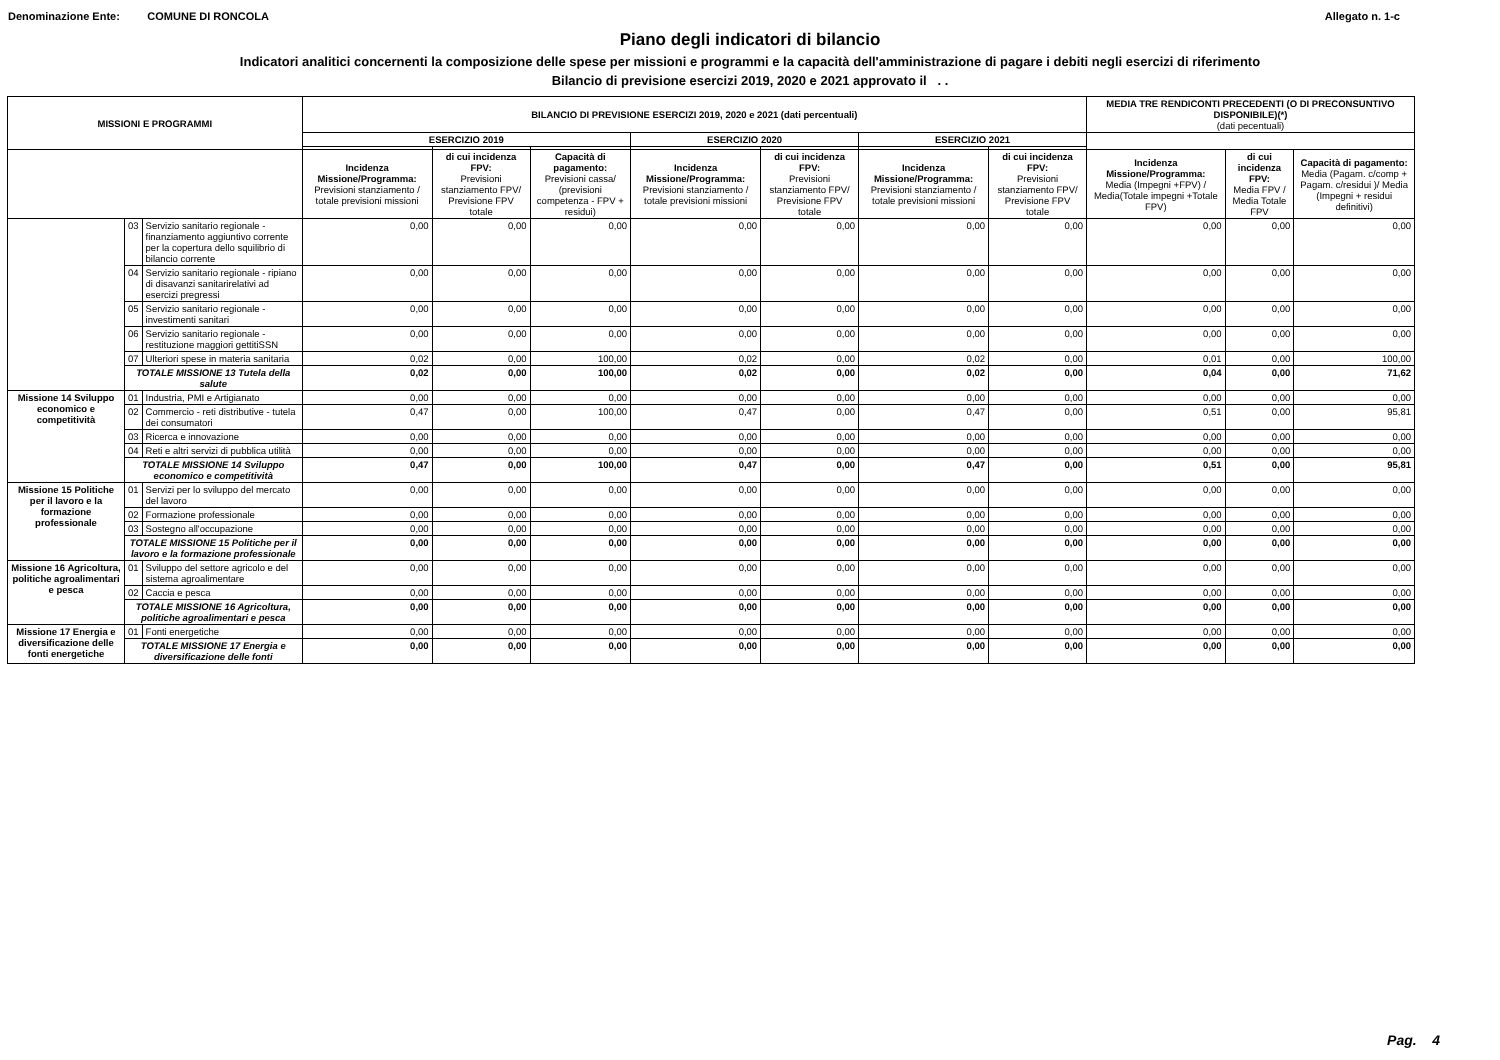Denominazione Ente: COMUNE DI RONCOLA Allegato n. 1-c
Piano degli indicatori di bilancio
Indicatori analitici concernenti la composizione delle spese per missioni e programmi e la capacità dell'amministrazione di pagare i debiti negli esercizi di riferimento
Bilancio di previsione esercizi 2019, 2020 e 2021 approvato il . .
| MISSIONI E PROGRAMMI | | | BILANCIO DI PREVISIONE ESERCIZI 2019, 2020 e 2021 (dati percentuali) | | | | | | | MEDIA TRE RENDICONTI PRECEDENTI (O DI PRECONSUNTIVO DISPONIBILE)(*) (dati pecentuali) | | |
| --- | --- | --- | --- | --- | --- | --- | --- | --- | --- | --- | --- | --- |
| | | | ESERCIZIO 2019 | | | ESERCIZIO 2020 | | ESERCIZIO 2021 | | | | |
| | | | Incidenza Missione/Programma: Previsioni stanziamento / totale previsioni missioni | di cui incidenza FPV: Previsioni stanziamento FPV/ Previsione FPV totale | Capacità di pagamento: Previsioni cassa/ (previsioni competenza - FPV + residui) | Incidenza Missione/Programma: Previsioni stanziamento / totale previsioni missioni | di cui incidenza FPV: Previsioni stanziamento FPV/ Previsione FPV totale | Incidenza Missione/Programma: Previsioni stanziamento / totale previsioni missioni | di cui incidenza FPV: Previsioni stanziamento FPV/ Previsione FPV totale | Incidenza Missione/Programma: Media (Impegni +FPV) / Media(Totale impegni +Totale FPV) | di cui incidenza FPV: Media FPV / Media Totale FPV | Capacità di pagamento: Media (Pagam. c/comp + Pagam. c/residui )/ Media (Impegni + residui definitivi) |
| | 03 | Servizio sanitario regionale - finanziamento aggiuntivo corrente per la copertura dello squilibrio di bilancio corrente | 0,00 | 0,00 | 0,00 | 0,00 | 0,00 | 0,00 | 0,00 | 0,00 | 0,00 | 0,00 |
| | 04 | Servizio sanitario regionale - ripiano di disavanzi sanitarirelativi ad esercizi pregressi | 0,00 | 0,00 | 0,00 | 0,00 | 0,00 | 0,00 | 0,00 | 0,00 | 0,00 | 0,00 |
| | 05 | Servizio sanitario regionale - investimenti sanitari | 0,00 | 0,00 | 0,00 | 0,00 | 0,00 | 0,00 | 0,00 | 0,00 | 0,00 | 0,00 |
| | 06 | Servizio sanitario regionale - restituzione maggiori gettitiSSN | 0,00 | 0,00 | 0,00 | 0,00 | 0,00 | 0,00 | 0,00 | 0,00 | 0,00 | 0,00 |
| | 07 | Ulteriori spese in materia sanitaria | 0,02 | 0,00 | 100,00 | 0,02 | 0,00 | 0,02 | 0,00 | 0,01 | 0,00 | 100,00 |
| | TOTALE MISSIONE 13 Tutela della salute | | 0,02 | 0,00 | 100,00 | 0,02 | 0,00 | 0,02 | 0,00 | 0,04 | 0,00 | 71,62 |
| Missione 14 Sviluppo economico e competitività | 01 | Industria, PMI e Artigianato | 0,00 | 0,00 | 0,00 | 0,00 | 0,00 | 0,00 | 0,00 | 0,00 | 0,00 | 0,00 |
| | 02 | Commercio - reti distributive - tutela dei consumatori | 0,47 | 0,00 | 100,00 | 0,47 | 0,00 | 0,47 | 0,00 | 0,51 | 0,00 | 95,81 |
| | 03 | Ricerca e innovazione | 0,00 | 0,00 | 0,00 | 0,00 | 0,00 | 0,00 | 0,00 | 0,00 | 0,00 | 0,00 |
| | 04 | Reti e altri servizi di pubblica utilità | 0,00 | 0,00 | 0,00 | 0,00 | 0,00 | 0,00 | 0,00 | 0,00 | 0,00 | 0,00 |
| | TOTALE MISSIONE 14 Sviluppo economico e competitività | | 0,47 | 0,00 | 100,00 | 0,47 | 0,00 | 0,47 | 0,00 | 0,51 | 0,00 | 95,81 |
| Missione 15 Politiche per il lavoro e la formazione professionale | 01 | Servizi per lo sviluppo del mercato del lavoro | 0,00 | 0,00 | 0,00 | 0,00 | 0,00 | 0,00 | 0,00 | 0,00 | 0,00 | 0,00 |
| | 02 | Formazione professionale | 0,00 | 0,00 | 0,00 | 0,00 | 0,00 | 0,00 | 0,00 | 0,00 | 0,00 | 0,00 |
| | 03 | Sostegno all'occupazione | 0,00 | 0,00 | 0,00 | 0,00 | 0,00 | 0,00 | 0,00 | 0,00 | 0,00 | 0,00 |
| | TOTALE MISSIONE 15 Politiche per il lavoro e la formazione professionale | | 0,00 | 0,00 | 0,00 | 0,00 | 0,00 | 0,00 | 0,00 | 0,00 | 0,00 | 0,00 |
| Missione 16 Agricoltura, politiche agroalimentari e pesca | 01 | Sviluppo del settore agricolo e del sistema agroalimentare | 0,00 | 0,00 | 0,00 | 0,00 | 0,00 | 0,00 | 0,00 | 0,00 | 0,00 | 0,00 |
| | 02 | Caccia e pesca | 0,00 | 0,00 | 0,00 | 0,00 | 0,00 | 0,00 | 0,00 | 0,00 | 0,00 | 0,00 |
| | TOTALE MISSIONE 16 Agricoltura, politiche agroalimentari e pesca | | 0,00 | 0,00 | 0,00 | 0,00 | 0,00 | 0,00 | 0,00 | 0,00 | 0,00 | 0,00 |
| Missione 17 Energia e diversificazione delle fonti energetiche | 01 | Fonti energetiche | 0,00 | 0,00 | 0,00 | 0,00 | 0,00 | 0,00 | 0,00 | 0,00 | 0,00 | 0,00 |
| | TOTALE MISSIONE 17 Energia e diversificazione delle fonti | | 0,00 | 0,00 | 0,00 | 0,00 | 0,00 | 0,00 | 0,00 | 0,00 | 0,00 | 0,00 |
Pag. 4